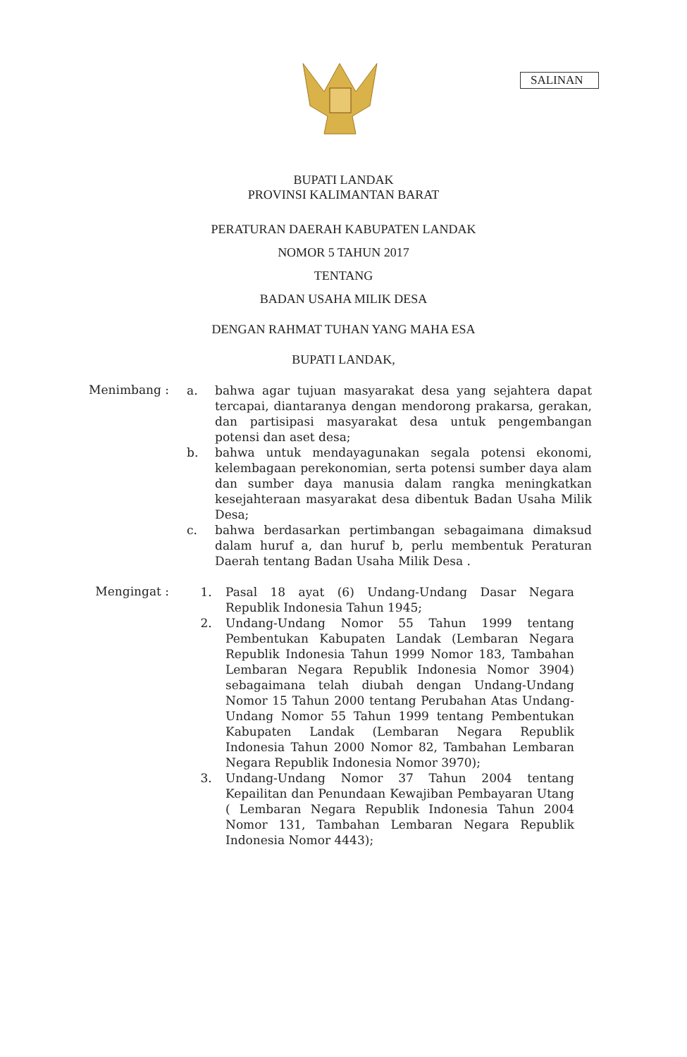SALINAN
BUPATI LANDAK
PROVINSI KALIMANTAN BARAT
PERATURAN DAERAH KABUPATEN LANDAK
NOMOR 5 TAHUN 2017
TENTANG
BADAN USAHA MILIK DESA
DENGAN RAHMAT TUHAN YANG MAHA ESA
BUPATI LANDAK,
Menimbang :
a. bahwa agar tujuan masyarakat desa yang sejahtera dapat tercapai, diantaranya dengan mendorong prakarsa, gerakan, dan partisipasi masyarakat desa untuk pengembangan potensi dan aset desa;
b. bahwa untuk mendayagunakan segala potensi ekonomi, kelembagaan perekonomian, serta potensi sumber daya alam dan sumber daya manusia dalam rangka meningkatkan kesejahteraan masyarakat desa dibentuk Badan Usaha Milik Desa;
c. bahwa berdasarkan pertimbangan sebagaimana dimaksud dalam huruf a, dan huruf b, perlu membentuk Peraturan Daerah tentang Badan Usaha Milik Desa .
Mengingat :
1. Pasal 18 ayat (6) Undang-Undang Dasar Negara Republik Indonesia Tahun 1945;
2. Undang-Undang Nomor 55 Tahun 1999 tentang Pembentukan Kabupaten Landak (Lembaran Negara Republik Indonesia Tahun 1999 Nomor 183, Tambahan Lembaran Negara Republik Indonesia Nomor 3904) sebagaimana telah diubah dengan Undang-Undang Nomor 15 Tahun 2000 tentang Perubahan Atas Undang-Undang Nomor 55 Tahun 1999 tentang Pembentukan Kabupaten Landak (Lembaran Negara Republik Indonesia Tahun 2000 Nomor 82, Tambahan Lembaran Negara Republik Indonesia Nomor 3970);
3. Undang-Undang Nomor 37 Tahun 2004 tentang Kepailitan dan Penundaan Kewajiban Pembayaran Utang ( Lembaran Negara Republik Indonesia Tahun 2004 Nomor 131, Tambahan Lembaran Negara Republik Indonesia Nomor 4443);